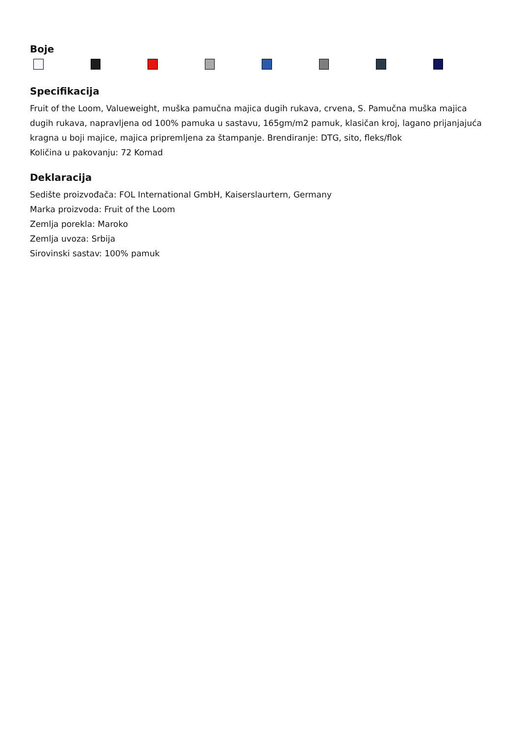Boje
Specifikacija
Fruit of the Loom, Valueweight, muška pamučna majica dugih rukava, crvena, S. Pamučna muška majica dugih rukava, napravljena od 100% pamuka u sastavu, 165gm/m2 pamuk, klasičan kroj, lagano prijanjajuća kragna u boji majice, majica pripremljena za štampanje. Brendiranje: DTG, sito, fleks/flok
Količina u pakovanju: 72 Komad
Deklaracija
Sedište proizvođača: FOL International GmbH, Kaiserslaurtern, Germany
Marka proizvoda: Fruit of the Loom
Zemlja porekla: Maroko
Zemlja uvoza: Srbija
Sirovinski sastav: 100% pamuk